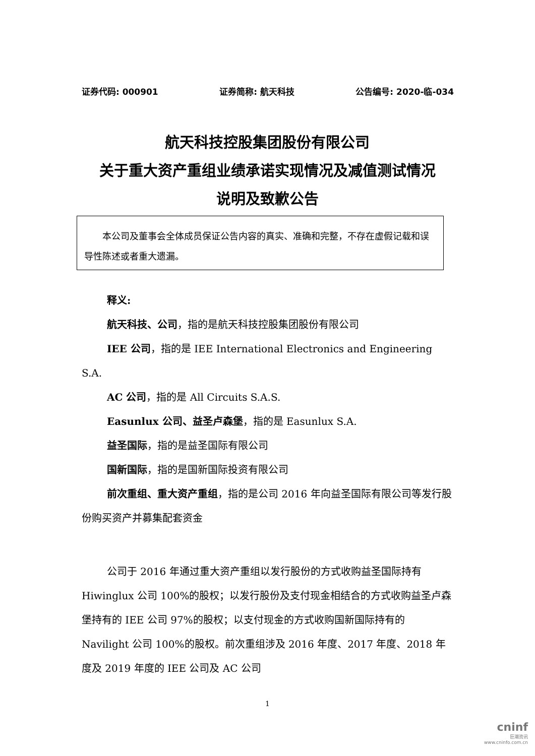证券代码: 000901 证券简称: 航天科技 公告编号: 2020-临-034
航天科技控股集团股份有限公司
关于重大资产重组业绩承诺实现情况及减值测试情况
说明及致歉公告
　　本公司及董事会全体成员保证公告内容的真实、准确和完整，不存在虚假记载和误导性陈述或者重大遗漏。
释义:
航天科技、公司，指的是航天科技控股集团股份有限公司
IEE 公司，指的是 IEE International Electronics and Engineering S.A.
AC 公司，指的是 All Circuits S.A.S.
Easunlux 公司、益圣卢森堡，指的是 Easunlux S.A.
益圣国际，指的是益圣国际有限公司
国新国际，指的是国新国际投资有限公司
前次重组、重大资产重组，指的是公司 2016 年向益圣国际有限公司等发行股份购买资产并募集配套资金
公司于 2016 年通过重大资产重组以发行股份的方式收购益圣国际持有 Hiwinglux 公司 100%的股权；以发行股份及支付现金相结合的方式收购益圣卢森堡持有的 IEE 公司 97%的股权；以支付现金的方式收购国新国际持有的 Navilight 公司 100%的股权。前次重组涉及 2016 年度、2017 年度、2018 年度及 2019 年度的 IEE 公司及 AC 公司
1
cninf
巨潮资讯
www.cninfo.com.cn